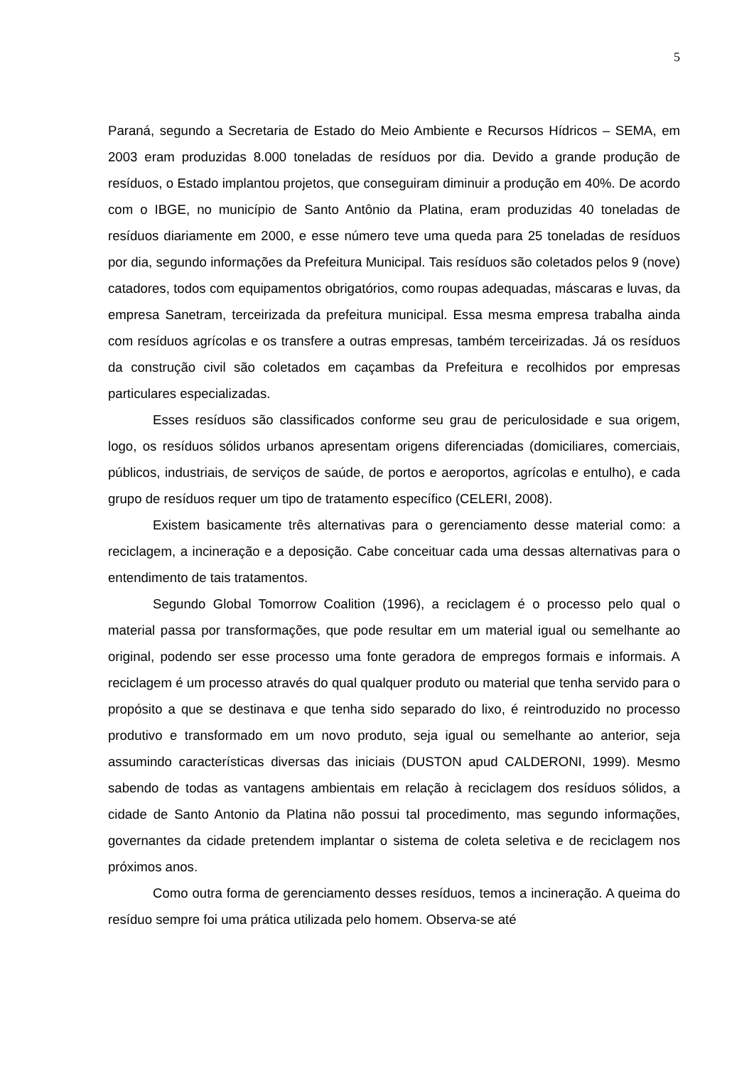5
Paraná, segundo a Secretaria de Estado do Meio Ambiente e Recursos Hídricos – SEMA, em 2003 eram produzidas 8.000 toneladas de resíduos por dia. Devido a grande produção de resíduos, o Estado implantou projetos, que conseguiram diminuir a produção em 40%. De acordo com o IBGE, no município de Santo Antônio da Platina, eram produzidas 40 toneladas de resíduos diariamente em 2000, e esse número teve uma queda para 25 toneladas de resíduos por dia, segundo informações da Prefeitura Municipal. Tais resíduos são coletados pelos 9 (nove) catadores, todos com equipamentos obrigatórios, como roupas adequadas, máscaras e luvas, da empresa Sanetram, terceirizada da prefeitura municipal. Essa mesma empresa trabalha ainda com resíduos agrícolas e os transfere a outras empresas, também terceirizadas. Já os resíduos da construção civil são coletados em caçambas da Prefeitura e recolhidos por empresas particulares especializadas.
Esses resíduos são classificados conforme seu grau de periculosidade e sua origem, logo, os resíduos sólidos urbanos apresentam origens diferenciadas (domiciliares, comerciais, públicos, industriais, de serviços de saúde, de portos e aeroportos, agrícolas e entulho), e cada grupo de resíduos requer um tipo de tratamento específico (CELERI, 2008).
Existem basicamente três alternativas para o gerenciamento desse material como: a reciclagem, a incineração e a deposição. Cabe conceituar cada uma dessas alternativas para o entendimento de tais tratamentos.
Segundo Global Tomorrow Coalition (1996), a reciclagem é o processo pelo qual o material passa por transformações, que pode resultar em um material igual ou semelhante ao original, podendo ser esse processo uma fonte geradora de empregos formais e informais. A reciclagem é um processo através do qual qualquer produto ou material que tenha servido para o propósito a que se destinava e que tenha sido separado do lixo, é reintroduzido no processo produtivo e transformado em um novo produto, seja igual ou semelhante ao anterior, seja assumindo características diversas das iniciais (DUSTON apud CALDERONI, 1999). Mesmo sabendo de todas as vantagens ambientais em relação à reciclagem dos resíduos sólidos, a cidade de Santo Antonio da Platina não possui tal procedimento, mas segundo informações, governantes da cidade pretendem implantar o sistema de coleta seletiva e de reciclagem nos próximos anos.
Como outra forma de gerenciamento desses resíduos, temos a incineração. A queima do resíduo sempre foi uma prática utilizada pelo homem. Observa-se até